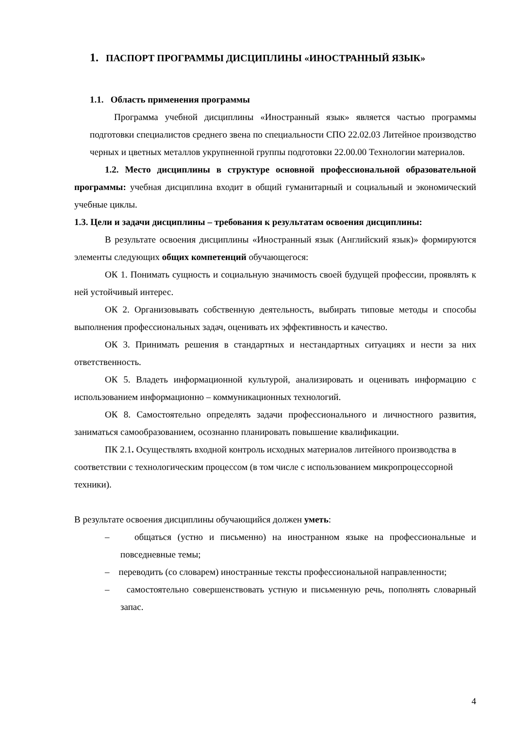1. ПАСПОРТ ПРОГРАММЫ ДИСЦИПЛИНЫ «ИНОСТРАННЫЙ ЯЗЫК»
1.1. Область применения программы
Программа учебной дисциплины «Иностранный язык» является частью программы подготовки специалистов среднего звена по специальности СПО 22.02.03 Литейное производство черных и цветных металлов укрупненной группы подготовки 22.00.00 Технологии материалов.
1.2. Место дисциплины в структуре основной профессиональной образовательной программы: учебная дисциплина входит в общий гуманитарный и социальный и экономический учебные циклы.
1.3. Цели и задачи дисциплины – требования к результатам освоения дисциплины:
В результате освоения дисциплины «Иностранный язык (Английский язык)» формируются элементы следующих общих компетенций обучающегося:
ОК 1. Понимать сущность и социальную значимость своей будущей профессии, проявлять к ней устойчивый интерес.
ОК 2. Организовывать собственную деятельность, выбирать типовые методы и способы выполнения профессиональных задач, оценивать их эффективность и качество.
ОК 3. Принимать решения в стандартных и нестандартных ситуациях и нести за них ответственность.
ОК 5. Владеть информационной культурой, анализировать и оценивать информацию с использованием информационно – коммуникационных технологий.
ОК 8. Самостоятельно определять задачи профессионального и личностного развития, заниматься самообразованием, осознанно планировать повышение квалификации.
ПК 2.1. Осуществлять входной контроль исходных материалов литейного производства в соответствии с технологическим процессом (в том числе с использованием микропроцессорной техники).
В результате освоения дисциплины обучающийся должен уметь:
– общаться (устно и письменно) на иностранном языке на профессиональные и повседневные темы;
– переводить (со словарем) иностранные тексты профессиональной направленности;
– самостоятельно совершенствовать устную и письменную речь, пополнять словарный запас.
4